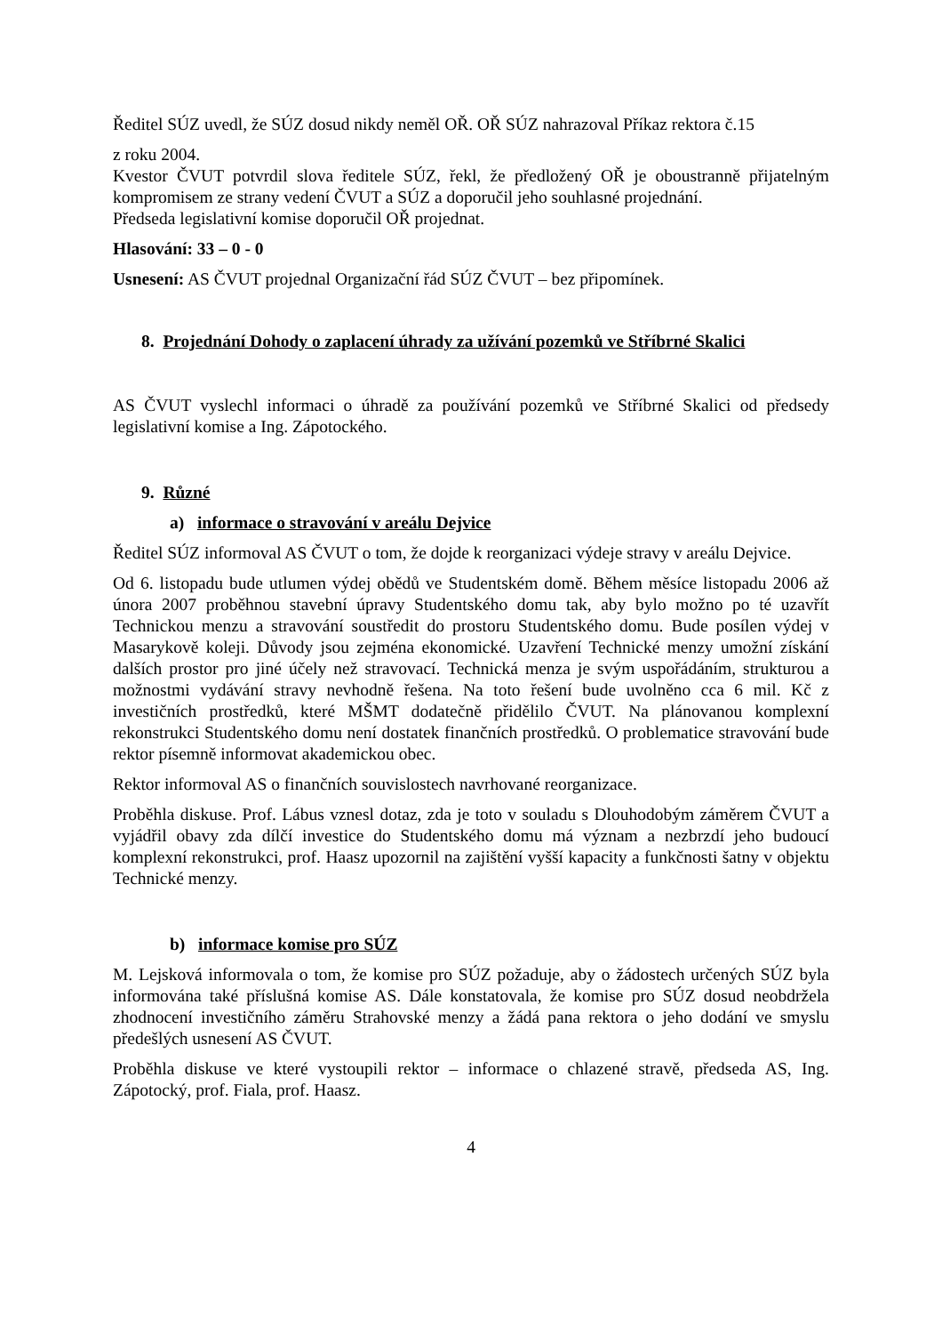Ředitel SÚZ uvedl, že SÚZ dosud nikdy neměl OŘ. OŘ SÚZ nahrazoval Příkaz rektora č.15
z roku 2004.
Kvestor ČVUT potvrdil slova ředitele SÚZ, řekl, že předložený OŘ je oboustranně přijatelným kompromisem ze strany vedení ČVUT a SÚZ a doporučil jeho souhlasné projednání.
Předseda legislativní komise doporučil OŘ projednat.
Hlasování: 33 – 0 - 0
Usnesení: AS ČVUT projednal Organizační řád SÚZ ČVUT – bez připomínek.
8. Projednání Dohody o zaplacení úhrady za užívání pozemků ve Stříbrné Skalici
AS ČVUT vyslechl informaci o úhradě za používání pozemků ve Stříbrné Skalici od předsedy legislativní komise a Ing. Zápotockého.
9. Různé
a) informace o stravování v areálu Dejvice
Ředitel SÚZ informoval AS ČVUT o tom, že dojde k reorganizaci výdeje stravy v areálu Dejvice.
Od 6. listopadu bude utlumen výdej obědů ve Studentském domě. Během měsíce listopadu 2006 až února 2007 proběhnou stavební úpravy Studentského domu tak, aby bylo možno po té uzavřít Technickou menzu a stravování soustředit do prostoru Studentského domu. Bude posílen výdej v Masarykově koleji. Důvody jsou zejména ekonomické. Uzavření Technické menzy umožní získání dalších prostor pro jiné účely než stravovací. Technická menza je svým uspořádáním, strukturou a možnostmi vydávání stravy nevhodně řešena. Na toto řešení bude uvolněno cca 6 mil. Kč z investičních prostředků, které MŠMT dodatečně přidělilo ČVUT. Na plánovanou komplexní rekonstrukci Studentského domu není dostatek finančních prostředků. O problematice stravování bude rektor písemně informovat akademickou obec.
Rektor informoval AS o finančních souvislostech navrhované reorganizace.
Proběhla diskuse. Prof. Lábus vznesl dotaz, zda je toto v souladu s Dlouhodobým záměrem ČVUT a vyjádřil obavy zda dílčí investice do Studentského domu má význam a nezbrzdí jeho budoucí komplexní rekonstrukci, prof. Haasz upozornil na zajištění vyšší kapacity a funkčnosti šatny v objektu Technické menzy.
b) informace komise pro SÚZ
M. Lejsková informovala o tom, že komise pro SÚZ požaduje, aby o žádostech určených SÚZ byla informována také příslušná komise AS. Dále konstatovala, že komise pro SÚZ dosud neobdržela zhodnocení investičního záměru Strahovské menzy a žádá pana rektora o jeho dodání ve smyslu předešlých usnesení AS ČVUT.
Proběhla diskuse ve které vystoupili rektor – informace o chlazené stravě, předseda AS, Ing. Zápotocký, prof. Fiala, prof. Haasz.
4